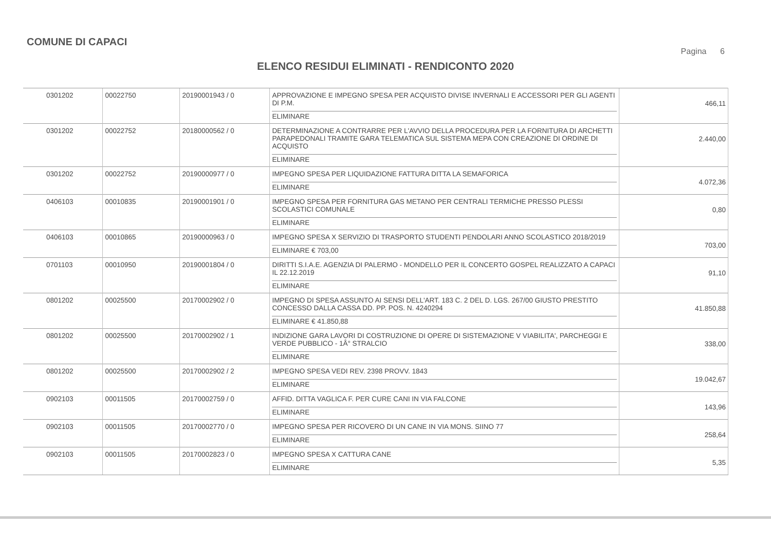COMUNE DI CAPACI
Pagina 6
ELENCO RESIDUI ELIMINATI - RENDICONTO 2020
| 0301202 | 00022750 | 20190001943 / 0 | APPROVAZIONE E IMPEGNO SPESA PER ACQUISTO DIVISE INVERNALI E ACCESSORI PER GLI AGENTI DI P.M. ELIMINARE | 466,11 |
| 0301202 | 00022752 | 20180000562 / 0 | DETERMINAZIONE A CONTRARRE PER L'AVVIO DELLA PROCEDURA PER LA FORNITURA DI ARCHETTI PARAPEDONALI TRAMITE GARA TELEMATICA SUL SISTEMA MEPA CON CREAZIONE DI ORDINE DI ACQUISTO ELIMINARE | 2.440,00 |
| 0301202 | 00022752 | 20190000977 / 0 | IMPEGNO SPESA PER LIQUIDAZIONE FATTURA DITTA LA SEMAFORICA ELIMINARE | 4.072,36 |
| 0406103 | 00010835 | 20190001901 / 0 | IMPEGNO SPESA PER FORNITURA GAS METANO PER CENTRALI TERMICHE PRESSO PLESSI SCOLASTICI COMUNALE ELIMINARE | 0,80 |
| 0406103 | 00010865 | 20190000963 / 0 | IMPEGNO SPESA X SERVIZIO DI TRASPORTO STUDENTI PENDOLARI ANNO SCOLASTICO 2018/2019 ELIMINARE € 703,00 | 703,00 |
| 0701103 | 00010950 | 20190001804 / 0 | DIRITTI S.I.A.E. AGENZIA DI PALERMO - MONDELLO PER IL CONCERTO GOSPEL REALIZZATO A CAPACI IL 22.12.2019 ELIMINARE | 91,10 |
| 0801202 | 00025500 | 20170002902 / 0 | IMPEGNO DI SPESA ASSUNTO AI SENSI DELL'ART. 183 C. 2 DEL D. LGS. 267/00 GIUSTO PRESTITO CONCESSO DALLA CASSA DD. PP. POS. N. 4240294 ELIMINARE € 41.850,88 | 41.850,88 |
| 0801202 | 00025500 | 20170002902 / 1 | INDIZIONE GARA LAVORI DI COSTRUZIONE DI OPERE DI SISTEMAZIONE V VIABILITA', PARCHEGGI E VERDE PUBBLICO - 1Â° STRALCIO ELIMINARE | 338,00 |
| 0801202 | 00025500 | 20170002902 / 2 | IMPEGNO SPESA VEDI REV. 2398 PROVV. 1843 ELIMINARE | 19.042,67 |
| 0902103 | 00011505 | 20170002759 / 0 | AFFID. DITTA VAGLICA F. PER CURE CANI IN VIA FALCONE ELIMINARE | 143,96 |
| 0902103 | 00011505 | 20170002770 / 0 | IMPEGNO SPESA PER RICOVERO DI UN CANE IN VIA MONS. SIINO 77 ELIMINARE | 258,64 |
| 0902103 | 00011505 | 20170002823 / 0 | IMPEGNO SPESA X CATTURA CANE ELIMINARE | 5,35 |